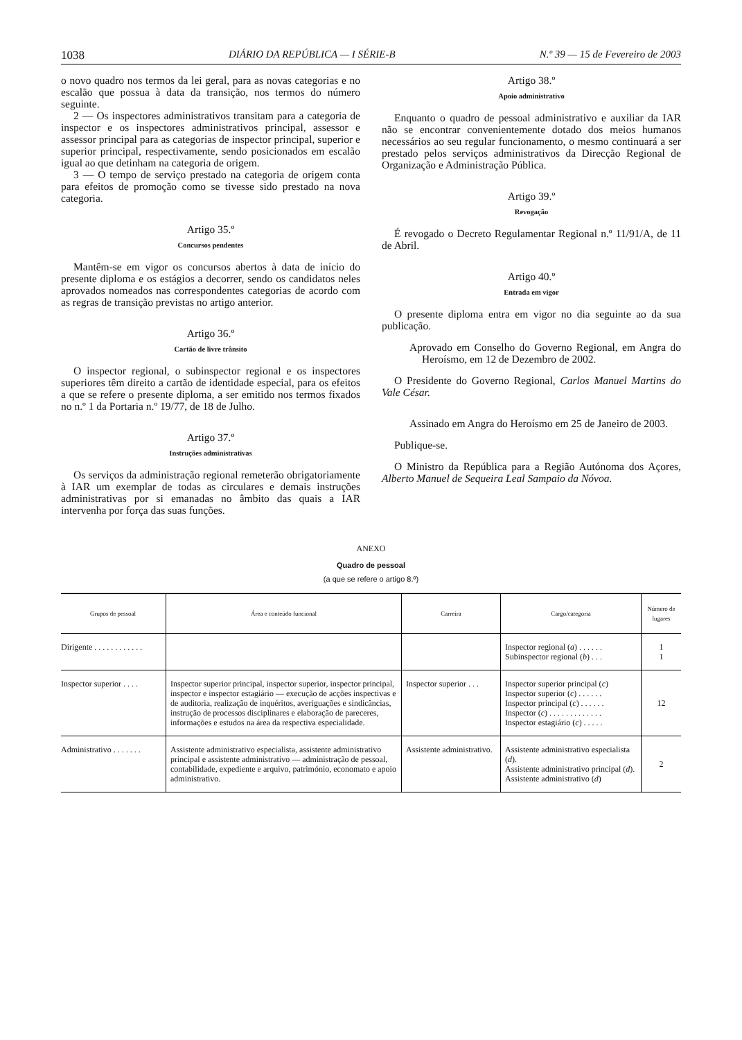1038 DIÁRIO DA REPÚBLICA — I SÉRIE-B N.º 39 — 15 de Fevereiro de 2003
o novo quadro nos termos da lei geral, para as novas categorias e no escalão que possua à data da transição, nos termos do número seguinte.
2 — Os inspectores administrativos transitam para a categoria de inspector e os inspectores administrativos principal, assessor e assessor principal para as categorias de inspector principal, superior e superior principal, respectivamente, sendo posicionados em escalão igual ao que detinham na categoria de origem.
3 — O tempo de serviço prestado na categoria de origem conta para efeitos de promoção como se tivesse sido prestado na nova categoria.
Artigo 35.º
Concursos pendentes
Mantêm-se em vigor os concursos abertos à data de início do presente diploma e os estágios a decorrer, sendo os candidatos neles aprovados nomeados nas correspondentes categorias de acordo com as regras de transição previstas no artigo anterior.
Artigo 36.º
Cartão de livre trânsito
O inspector regional, o subinspector regional e os inspectores superiores têm direito a cartão de identidade especial, para os efeitos a que se refere o presente diploma, a ser emitido nos termos fixados no n.º 1 da Portaria n.º 19/77, de 18 de Julho.
Artigo 37.º
Instruções administrativas
Os serviços da administração regional remeterão obrigatoriamente à IAR um exemplar de todas as circulares e demais instruções administrativas por si emanadas no âmbito das quais a IAR intervenha por força das suas funções.
Artigo 38.º
Apoio administrativo
Enquanto o quadro de pessoal administrativo e auxiliar da IAR não se encontrar convenientemente dotado dos meios humanos necessários ao seu regular funcionamento, o mesmo continuará a ser prestado pelos serviços administrativos da Direcção Regional de Organização e Administração Pública.
Artigo 39.º
Revogação
É revogado o Decreto Regulamentar Regional n.º 11/91/A, de 11 de Abril.
Artigo 40.º
Entrada em vigor
O presente diploma entra em vigor no dia seguinte ao da sua publicação.
Aprovado em Conselho do Governo Regional, em Angra do Heroísmo, em 12 de Dezembro de 2002.
O Presidente do Governo Regional, Carlos Manuel Martins do Vale César.
Assinado em Angra do Heroísmo em 25 de Janeiro de 2003.
Publique-se.
O Ministro da República para a Região Autónoma dos Açores, Alberto Manuel de Sequeira Leal Sampaio da Nóvoa.
ANEXO
Quadro de pessoal
(a que se refere o artigo 8.º)
| Grupos de pessoal | Área e conteúdo funcional | Carreira | Cargo/categoria | Número de lugares |
| --- | --- | --- | --- | --- |
| Dirigente . . . . . . . . . . . . | | | Inspector regional ( a ) . . . . . . Subinspector regional ( b ) . . . | 1 1 |
| Inspector superior . . . . | Inspector superior principal, inspector superior, inspector principal, inspector e inspector estagiário — execução de acções inspectivas e de auditoria, realização de inquéritos, averiguações e sindicâncias, instrução de processos disciplinares e elaboração de pareceres, informações e estudos na área da respectiva especialidade. | Inspector superior . . . | Inspector superior principal ( c ) Inspector superior ( c ) . . . . . . Inspector principal ( c ) . . . . . . Inspector ( c ) . . . . . . . . . . . . . Inspector estagiário ( c ) . . . . . | 12 |
| Administrativo . . . . . . . | Assistente administrativo especialista, assistente administrativo principal e assistente administrativo — administração de pessoal, contabilidade, expediente e arquivo, património, economato e apoio administrativo. | Assistente administrativo. | Assistente administrativo especialista ( d ). Assistente administrativo principal ( d ). Assistente administrativo ( d ) | 2 |